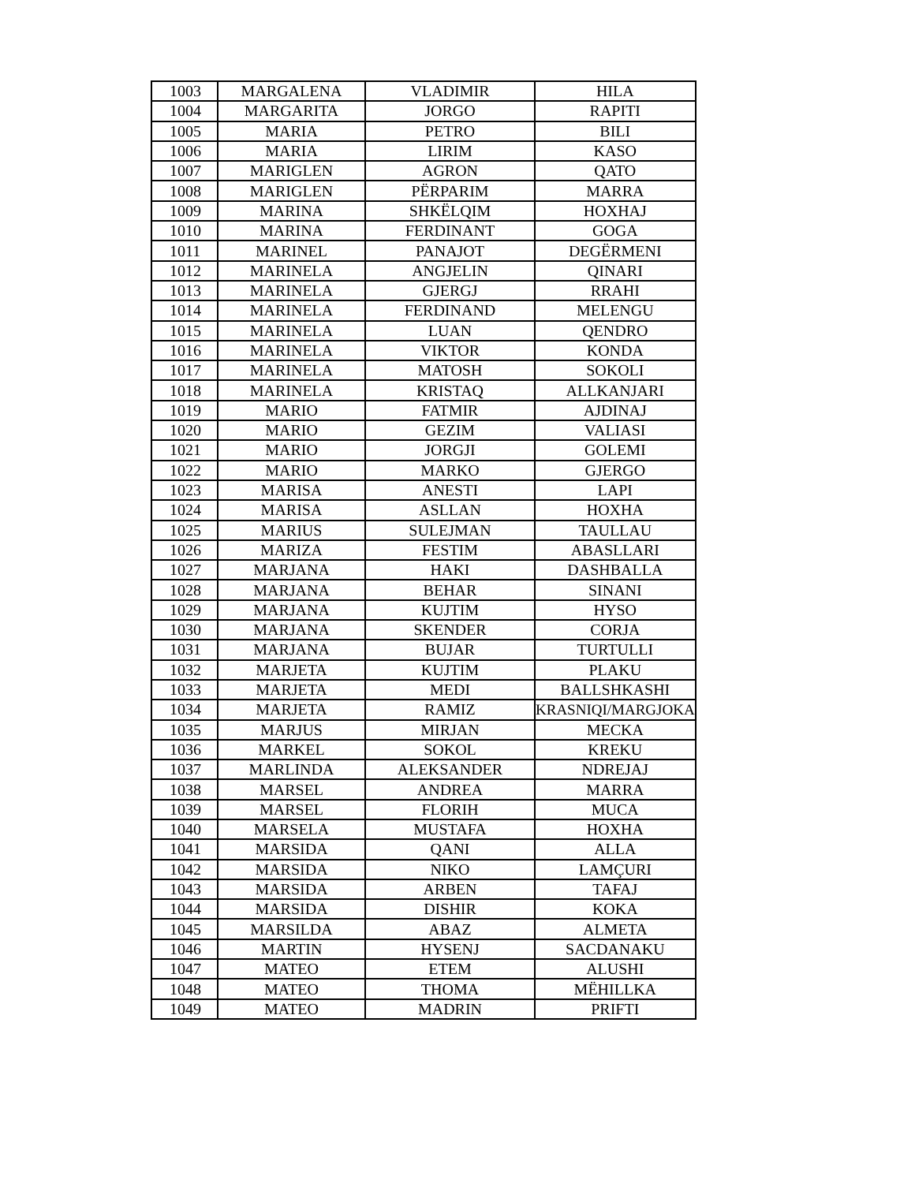| 1003 | MARGALENA | VLADIMIR | HILA |
| 1004 | MARGARITA | JORGO | RAPITI |
| 1005 | MARIA | PETRO | BILI |
| 1006 | MARIA | LIRIM | KASO |
| 1007 | MARIGLEN | AGRON | QATO |
| 1008 | MARIGLEN | PËRPARIM | MARRA |
| 1009 | MARINA | SHKËLQIM | HOXHAJ |
| 1010 | MARINA | FERDINANT | GOGA |
| 1011 | MARINEL | PANAJOT | DEGËRMENI |
| 1012 | MARINELA | ANGJELIN | QINARI |
| 1013 | MARINELA | GJERGJ | RRAHI |
| 1014 | MARINELA | FERDINAND | MELENGU |
| 1015 | MARINELA | LUAN | QENDRO |
| 1016 | MARINELA | VIKTOR | KONDA |
| 1017 | MARINELA | MATOSH | SOKOLI |
| 1018 | MARINELA | KRISTAQ | ALLKANJARI |
| 1019 | MARIO | FATMIR | AJDINAJ |
| 1020 | MARIO | GEZIM | VALIASI |
| 1021 | MARIO | JORGJI | GOLEMI |
| 1022 | MARIO | MARKO | GJERGO |
| 1023 | MARISA | ANESTI | LAPI |
| 1024 | MARISA | ASLLAN | HOXHA |
| 1025 | MARIUS | SULEJMAN | TAULLAU |
| 1026 | MARIZA | FESTIM | ABASLLARI |
| 1027 | MARJANA | HAKI | DASHBALLA |
| 1028 | MARJANA | BEHAR | SINANI |
| 1029 | MARJANA | KUJTIM | HYSO |
| 1030 | MARJANA | SKENDER | CORJA |
| 1031 | MARJANA | BUJAR | TURTULLI |
| 1032 | MARJETA | KUJTIM | PLAKU |
| 1033 | MARJETA | MEDI | BALLSHKASHI |
| 1034 | MARJETA | RAMIZ | KRASNIQI/MARGJOKA |
| 1035 | MARJUS | MIRJAN | MECKA |
| 1036 | MARKEL | SOKOL | KREKU |
| 1037 | MARLINDA | ALEKSANDER | NDREJAJ |
| 1038 | MARSEL | ANDREA | MARRA |
| 1039 | MARSEL | FLORIH | MUCA |
| 1040 | MARSELA | MUSTAFA | HOXHA |
| 1041 | MARSIDA | QANI | ALLA |
| 1042 | MARSIDA | NIKO | LAMÇURI |
| 1043 | MARSIDA | ARBEN | TAFAJ |
| 1044 | MARSIDA | DISHIR | KOKA |
| 1045 | MARSILDA | ABAZ | ALMETA |
| 1046 | MARTIN | HYSENJ | SACDANAKU |
| 1047 | MATEO | ETEM | ALUSHI |
| 1048 | MATEO | THOMA | MËHILLKA |
| 1049 | MATEO | MADRIN | PRIFTI |